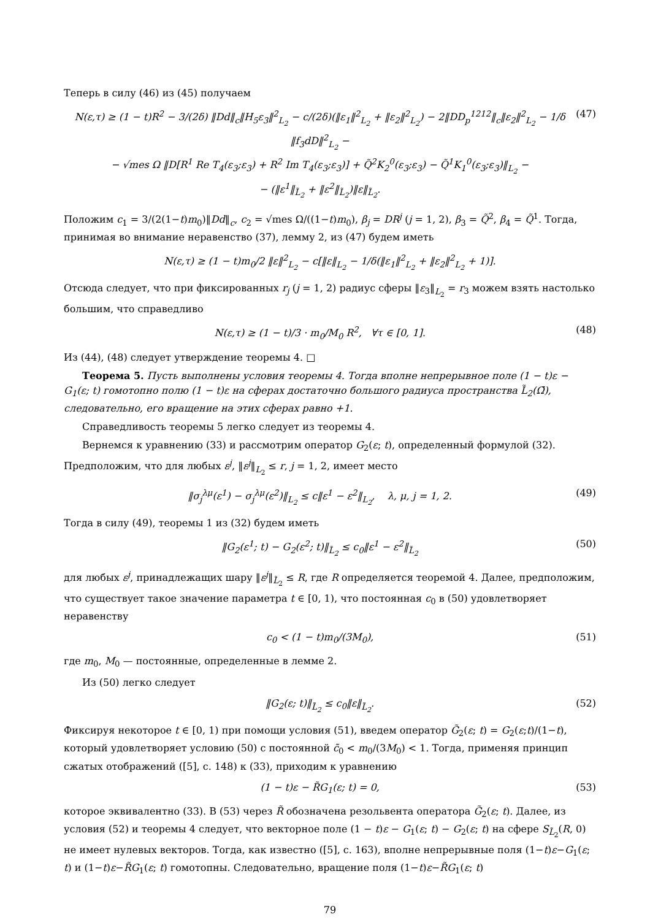Теперь в силу (46) из (45) получаем
N(ε,τ) ≥ (1 − t)R<sup>2</sup> − 3/(2δ) ‖Dd‖<sub>c</sub>‖H<sub>5</sub>ε<sub>3</sub>‖<sup>2</sup><sub>L<sub>2</sub></sub> − c/(2δ)(‖ε<sub>1</sub>‖<sup>2</sup><sub>L<sub>2</sub></sub> + ‖ε<sub>2</sub>‖<sup>2</sup><sub>L<sub>2</sub></sub>) − 2‖DD<sub>p</sub><sup>1212</sup>‖<sub>c</sub>‖ε<sub>2</sub>‖<sup>2</sup><sub>L<sub>2</sub></sub> − 1/δ ‖f<sub>3</sub>dD‖<sup>2</sup><sub>L<sub>2</sub></sub> −
− √mes Ω ‖D[R<sup>1</sup> Re T<sub>4</sub>(ε<sub>3</sub>;ε<sub>3</sub>) + R<sup>2</sup> Im T<sub>4</sub>(ε<sub>3</sub>;ε<sub>3</sub>)] + Q̃<sup>2</sup>K<sub>2</sub><sup>0</sup>(ε<sub>3</sub>;ε<sub>3</sub>) − Q̃<sup>1</sup>K<sub>1</sub><sup>0</sup>(ε<sub>3</sub>;ε<sub>3</sub>)‖<sub>L<sub>2</sub></sub> −
− (‖ε<sup>1</sup>‖<sub>L̃<sub>2</sub></sub> + ‖ε<sup>2</sup>‖<sub>L̃<sub>2</sub></sub>)‖ε‖<sub>L̃<sub>2</sub></sub>. (47)
Положим c<sub>1</sub> = 3/(2(1−t)m<sub>0</sub>)‖Dd‖<sub>c</sub>, c<sub>2</sub> = √mes Ω/((1−t)m<sub>0</sub>), β<sub>j</sub> = DR<sup>j</sup> (j = 1, 2), β<sub>3</sub> = Q̃<sup>2</sup>, β<sub>4</sub> = Q̃<sup>1</sup>. Тогда, принимая во внимание неравенство (37), лемму 2, из (47) будем иметь
N(ε,τ) ≥ (1 − t)m<sub>0</sub>/2 ‖ε‖<sup>2</sup><sub>L<sub>2</sub></sub> − c[‖ε‖<sub>L<sub>2</sub></sub> − 1/δ(‖ε<sub>1</sub>‖<sup>2</sup><sub>L<sub>2</sub></sub> + ‖ε<sub>2</sub>‖<sup>2</sup><sub>L<sub>2</sub></sub> + 1)].
Отсюда следует, что при фиксированных r<sub>j</sub> (j = 1, 2) радиус сферы ‖ε<sub>3</sub>‖<sub>L<sub>2</sub></sub> = r<sub>3</sub> можем взять настолько большим, что справедливо
N(ε,τ) ≥ (1 − t)/3 · m<sub>0</sub>/M<sub>0</sub> R<sup>2</sup>, ∀τ ∈ [0, 1]. (48)
Из (44), (48) следует утверждение теоремы 4. □
Теорема 5. Пусть выполнены условия теоремы 4. Тогда вполне непрерывное поле (1 − t)ε − G<sub>1</sub>(ε; t) гомотопно полю (1 − t)ε на сферах достаточно большого радиуса пространства L̃<sub>2</sub>(Ω̄), следовательно, его вращение на этих сферах равно +1.
Справедливость теоремы 5 легко следует из теоремы 4.
Вернемся к уравнению (33) и рассмотрим оператор G<sub>2</sub>(ε; t), определенный формулой (32). Предположим, что для любых ε<sup>j</sup>, ‖ε<sup>j</sup>‖<sub>L<sub>2</sub></sub> ≤ r, j = 1, 2, имеет место
‖σ<sub>j</sub><sup>λμ</sup>(ε<sup>1</sup>) − σ<sub>j</sub><sup>λμ</sup>(ε<sup>2</sup>)‖<sub>L<sub>2</sub></sub> ≤ c‖ε<sup>1</sup> − ε<sup>2</sup>‖<sub>L<sub>2</sub></sub>, λ, μ, j = 1, 2. (49)
Тогда в силу (49), теоремы 1 из (32) будем иметь
‖G<sub>2</sub>(ε<sup>1</sup>; t) − G<sub>2</sub>(ε<sup>2</sup>; t)‖<sub>L̃<sub>2</sub></sub> ≤ c<sub>0</sub>‖ε<sup>1</sup> − ε<sup>2</sup>‖<sub>L̃<sub>2</sub></sub> (50)
для любых ε<sup>j</sup>, принадлежащих шару ‖ε<sup>j</sup>‖<sub>L̃<sub>2</sub></sub> ≤ R, где R определяется теоремой 4. Далее, предположим, что существует такое значение параметра t ∈ [0, 1), что постоянная c<sub>0</sub> в (50) удовлетворяет неравенству
c<sub>0</sub> < (1 − t)m<sub>0</sub>/(3M<sub>0</sub>), (51)
где m<sub>0</sub>, M<sub>0</sub> — постоянные, определенные в лемме 2.
Из (50) легко следует
‖G<sub>2</sub>(ε; t)‖<sub>L̃<sub>2</sub></sub> ≤ c<sub>0</sub>‖ε‖<sub>L̃<sub>2</sub></sub>. (52)
Фиксируя некоторое t ∈ [0, 1) при помощи условия (51), введем оператор G̃<sub>2</sub>(ε; t) = G<sub>2</sub>(ε;t)/(1−t), который удовлетворяет условию (50) с постоянной c̃<sub>0</sub> < m<sub>0</sub>/(3M<sub>0</sub>) < 1. Тогда, применяя принцип сжатых отображений ([5], с. 148) к (33), приходим к уравнению
(1 − t)ε − R̃G<sub>1</sub>(ε; t) = 0, (53)
которое эквивалентно (33). В (53) через R̃ обозначена резольвента оператора G̃<sub>2</sub>(ε; t). Далее, из условия (52) и теоремы 4 следует, что векторное поле (1 − t)ε − G<sub>1</sub>(ε; t) − G<sub>2</sub>(ε; t) на сфере S<sub>L̃<sub>2</sub></sub>(R, 0) не имеет нулевых векторов. Тогда, как известно ([5], с. 163), вполне непрерывные поля (1−t)ε−G<sub>1</sub>(ε; t) и (1−t)ε−R̃G<sub>1</sub>(ε; t) гомотопны. Следовательно, вращение поля (1−t)ε−R̃G<sub>1</sub>(ε; t)
79